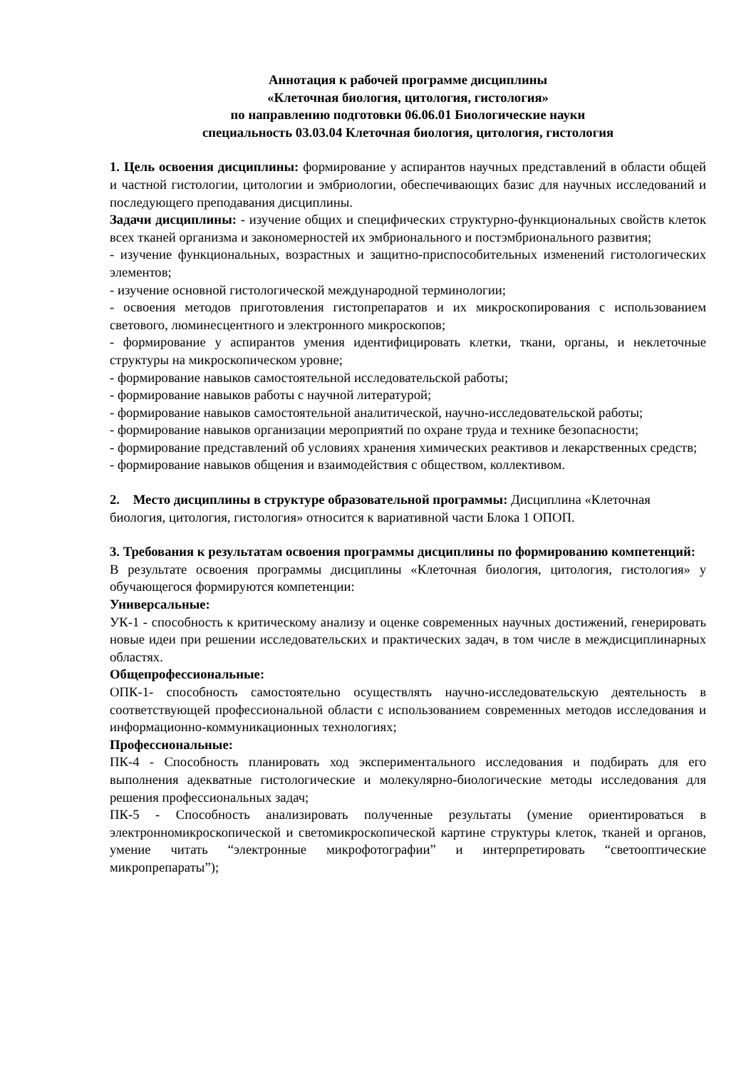Аннотация к рабочей программе дисциплины
«Клеточная биология, цитология, гистология»
по направлению подготовки 06.06.01 Биологические науки
специальность 03.03.04 Клеточная биология, цитология, гистология
1. Цель освоения дисциплины: формирование у аспирантов научных представлений в области общей и частной гистологии, цитологии и эмбриологии, обеспечивающих базис для научных исследований и последующего преподавания дисциплины.
Задачи дисциплины: - изучение общих и специфических структурно-функциональных свойств клеток всех тканей организма и закономерностей их эмбрионального и постэмбрионального развития;
- изучение функциональных, возрастных и защитно-приспособительных изменений гистологических элементов;
- изучение основной гистологической международной терминологии;
- освоения методов приготовления гистопрепаратов и их микроскопирования с использованием светового, люминесцентного и электронного микроскопов;
- формирование у аспирантов умения идентифицировать клетки, ткани, органы, и неклеточные структуры на микроскопическом уровне;
- формирование навыков самостоятельной исследовательской работы;
- формирование навыков работы с научной литературой;
- формирование навыков самостоятельной аналитической, научно-исследовательской работы;
- формирование навыков организации мероприятий по охране труда и технике безопасности;
- формирование представлений об условиях хранения химических реактивов и лекарственных средств;
- формирование навыков общения и взаимодействия с обществом, коллективом.
2. Место дисциплины в структуре образовательной программы: Дисциплина «Клеточная биология, цитология, гистология» относится к вариативной части Блока 1 ОПОП.
3. Требования к результатам освоения программы дисциплины по формированию компетенций:
В результате освоения программы дисциплины «Клеточная биология, цитология, гистология» у обучающегося формируются компетенции:
Универсальные:
УК-1 - способность к критическому анализу и оценке современных научных достижений, генерировать новые идеи при решении исследовательских и практических задач, в том числе в междисциплинарных областях.
Общепрофессиональные:
ОПК-1- способность самостоятельно осуществлять научно-исследовательскую деятельность в соответствующей профессиональной области с использованием современных методов исследования и информационно-коммуникационных технологиях;
Профессиональные:
ПК-4 - Способность планировать ход экспериментального исследования и подбирать для его выполнения адекватные гистологические и молекулярно-биологические методы исследования для решения профессиональных задач;
ПК-5 - Способность анализировать полученные результаты (умение ориентироваться в электронномикроскопической и светомикроскопической картине структуры клеток, тканей и органов, умение читать “электронные микрофотографии” и интерпретировать “светооптические микропрепараты”);